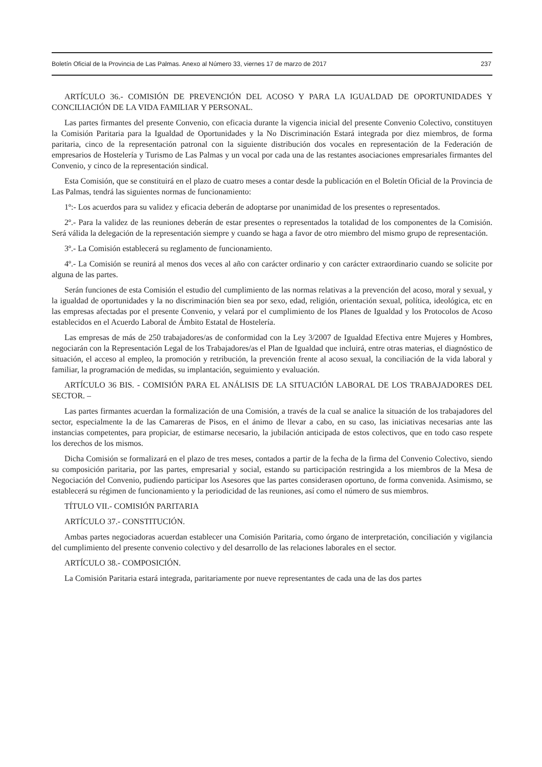Boletín Oficial de la Provincia de Las Palmas. Anexo al Número 33, viernes 17 de marzo de 2017 237
ARTÍCULO 36.- COMISIÓN DE PREVENCIÓN DEL ACOSO Y PARA LA IGUALDAD DE OPORTUNIDADES Y CONCILIACIÓN DE LA VIDA FAMILIAR Y PERSONAL.
Las partes firmantes del presente Convenio, con eficacia durante la vigencia inicial del presente Convenio Colectivo, constituyen la Comisión Paritaria para la Igualdad de Oportunidades y la No Discriminación Estará integrada por diez miembros, de forma paritaria, cinco de la representación patronal con la siguiente distribución dos vocales en representación de la Federación de empresarios de Hostelería y Turismo de Las Palmas y un vocal por cada una de las restantes asociaciones empresariales firmantes del Convenio, y cinco de la representación sindical.
Esta Comisión, que se constituirá en el plazo de cuatro meses a contar desde la publicación en el Boletín Oficial de la Provincia de Las Palmas, tendrá las siguientes normas de funcionamiento:
1º:- Los acuerdos para su validez y eficacia deberán de adoptarse por unanimidad de los presentes o representados.
2º.- Para la validez de las reuniones deberán de estar presentes o representados la totalidad de los componentes de la Comisión. Será válida la delegación de la representación siempre y cuando se haga a favor de otro miembro del mismo grupo de representación.
3º.- La Comisión establecerá su reglamento de funcionamiento.
4º.- La Comisión se reunirá al menos dos veces al año con carácter ordinario y con carácter extraordinario cuando se solicite por alguna de las partes.
Serán funciones de esta Comisión el estudio del cumplimiento de las normas relativas a la prevención del acoso, moral y sexual, y la igualdad de oportunidades y la no discriminación bien sea por sexo, edad, religión, orientación sexual, política, ideológica, etc en las empresas afectadas por el presente Convenio, y velará por el cumplimiento de los Planes de Igualdad y los Protocolos de Acoso establecidos en el Acuerdo Laboral de Ámbito Estatal de Hostelería.
Las empresas de más de 250 trabajadores/as de conformidad con la Ley 3/2007 de Igualdad Efectiva entre Mujeres y Hombres, negociarán con la Representación Legal de los Trabajadores/as el Plan de Igualdad que incluirá, entre otras materias, el diagnóstico de situación, el acceso al empleo, la promoción y retribución, la prevención frente al acoso sexual, la conciliación de la vida laboral y familiar, la programación de medidas, su implantación, seguimiento y evaluación.
ARTÍCULO 36 BIS. - COMISIÓN PARA EL ANÁLISIS DE LA SITUACIÓN LABORAL DE LOS TRABAJADORES DEL SECTOR. –
Las partes firmantes acuerdan la formalización de una Comisión, a través de la cual se analice la situación de los trabajadores del sector, especialmente la de las Camareras de Pisos, en el ánimo de llevar a cabo, en su caso, las iniciativas necesarias ante las instancias competentes, para propiciar, de estimarse necesario, la jubilación anticipada de estos colectivos, que en todo caso respete los derechos de los mismos.
Dicha Comisión se formalizará en el plazo de tres meses, contados a partir de la fecha de la firma del Convenio Colectivo, siendo su composición paritaria, por las partes, empresarial y social, estando su participación restringida a los miembros de la Mesa de Negociación del Convenio, pudiendo participar los Asesores que las partes considerasen oportuno, de forma convenida. Asimismo, se establecerá su régimen de funcionamiento y la periodicidad de las reuniones, así como el número de sus miembros.
TÍTULO VII.- COMISIÓN PARITARIA
ARTÍCULO 37.- CONSTITUCIÓN.
Ambas partes negociadoras acuerdan establecer una Comisión Paritaria, como órgano de interpretación, conciliación y vigilancia del cumplimiento del presente convenio colectivo y del desarrollo de las relaciones laborales en el sector.
ARTÍCULO 38.- COMPOSICIÓN.
La Comisión Paritaria estará integrada, paritariamente por nueve representantes de cada una de las dos partes